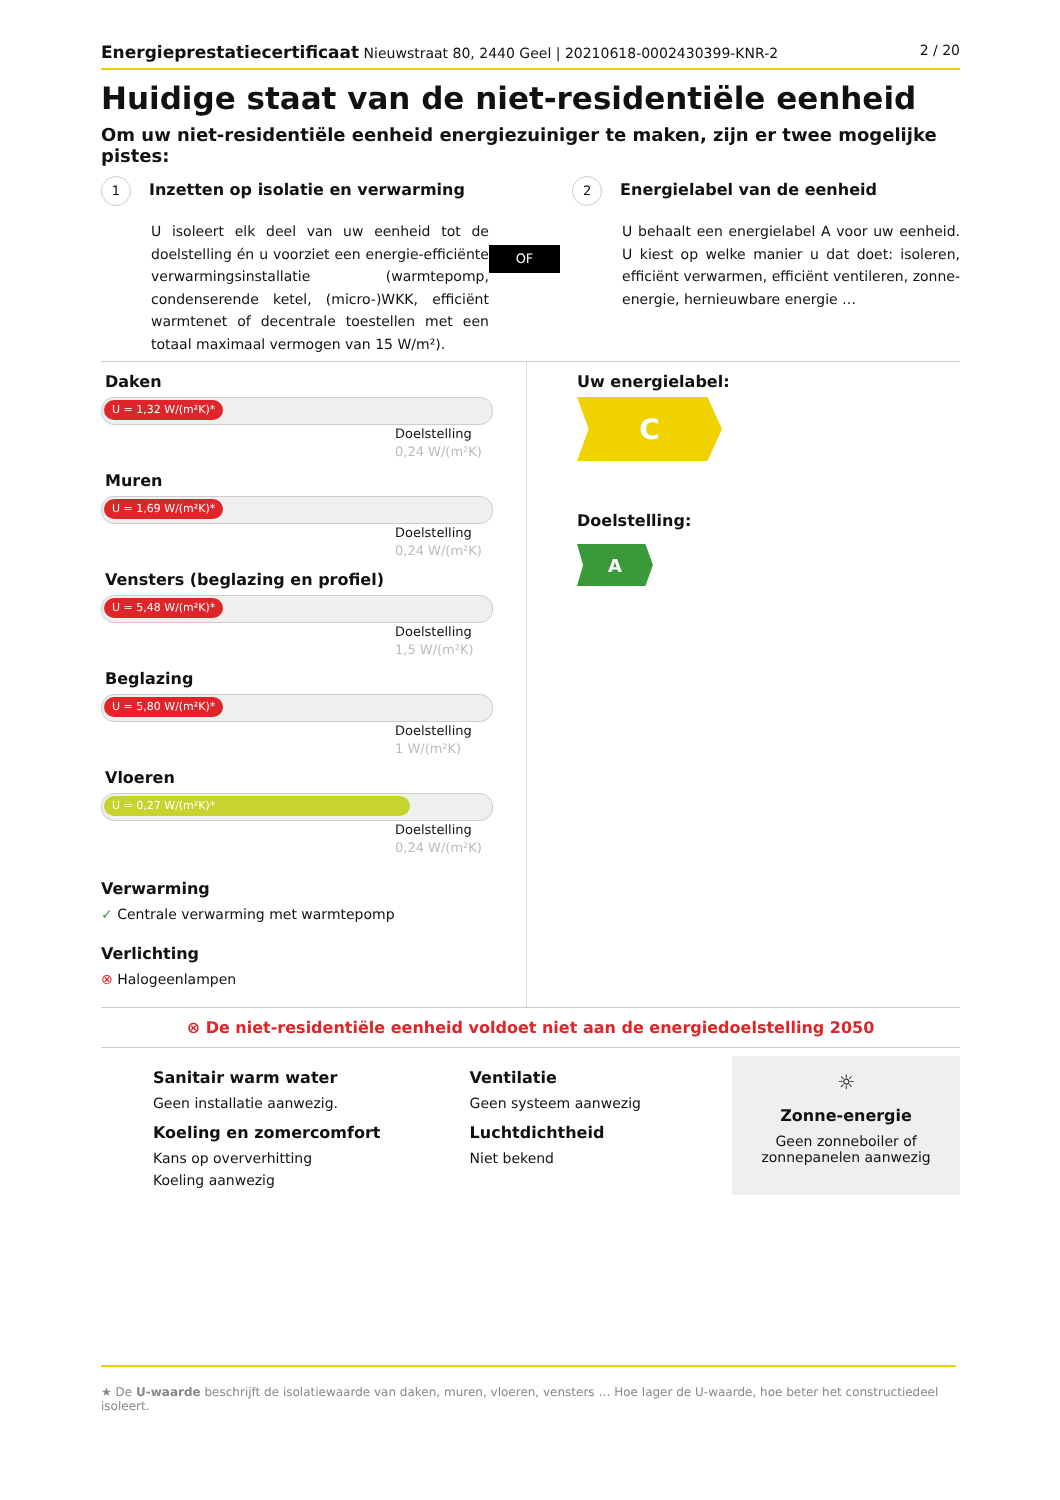Energieprestatiecertificaat Nieuwstraat 80, 2440 Geel | 20210618-0002430399-KNR-2
2 / 20
Huidige staat van de niet-residentiële eenheid
Om uw niet-residentiële eenheid energiezuiniger te maken, zijn er twee mogelijke pistes:
1 Inzetten op isolatie en verwarming
U isoleert elk deel van uw eenheid tot de doelstelling én u voorziet een energie-efficiënte verwarmingsinstallatie (warmtepomp, condenserende ketel, (micro-)WKK, efficiënt warmtenet of decentrale toestellen met een totaal maximaal vermogen van 15 W/m²).
OF
2 Energielabel van de eenheid
U behaalt een energielabel A voor uw eenheid. U kiest op welke manier u dat doet: isoleren, efficiënt verwarmen, efficiënt ventileren, zonne-energie, hernieuwbare energie …
Daken
U = 1,32 W/(m²K)*
Doelstelling
0,24 W/(m²K)
Muren
U = 1,69 W/(m²K)*
Doelstelling
0,24 W/(m²K)
Vensters (beglazing en profiel)
U = 5,48 W/(m²K)*
Doelstelling
1,5 W/(m²K)
Beglazing
U = 5,80 W/(m²K)*
Doelstelling
1 W/(m²K)
Vloeren
U = 0,27 W/(m²K)*
Doelstelling
0,24 W/(m²K)
Verwarming
✓ Centrale verwarming met warmtepomp
Verlichting
⊗ Halogeenlampen
Uw energielabel:
C
Doelstelling:
A
⊗ De niet-residentiële eenheid voldoet niet aan de energiedoelstelling 2050
Sanitair warm water
Geen installatie aanwezig.
Koeling en zomercomfort
Kans op oververhitting
Koeling aanwezig
Ventilatie
Geen systeem aanwezig
Luchtdichtheid
Niet bekend
☼
Zonne-energie
Geen zonneboiler of
zonnepanelen aanwezig
★ De U-waarde beschrijft de isolatiewaarde van daken, muren, vloeren, vensters … Hoe lager de U-waarde, hoe beter het constructiedeel isoleert.